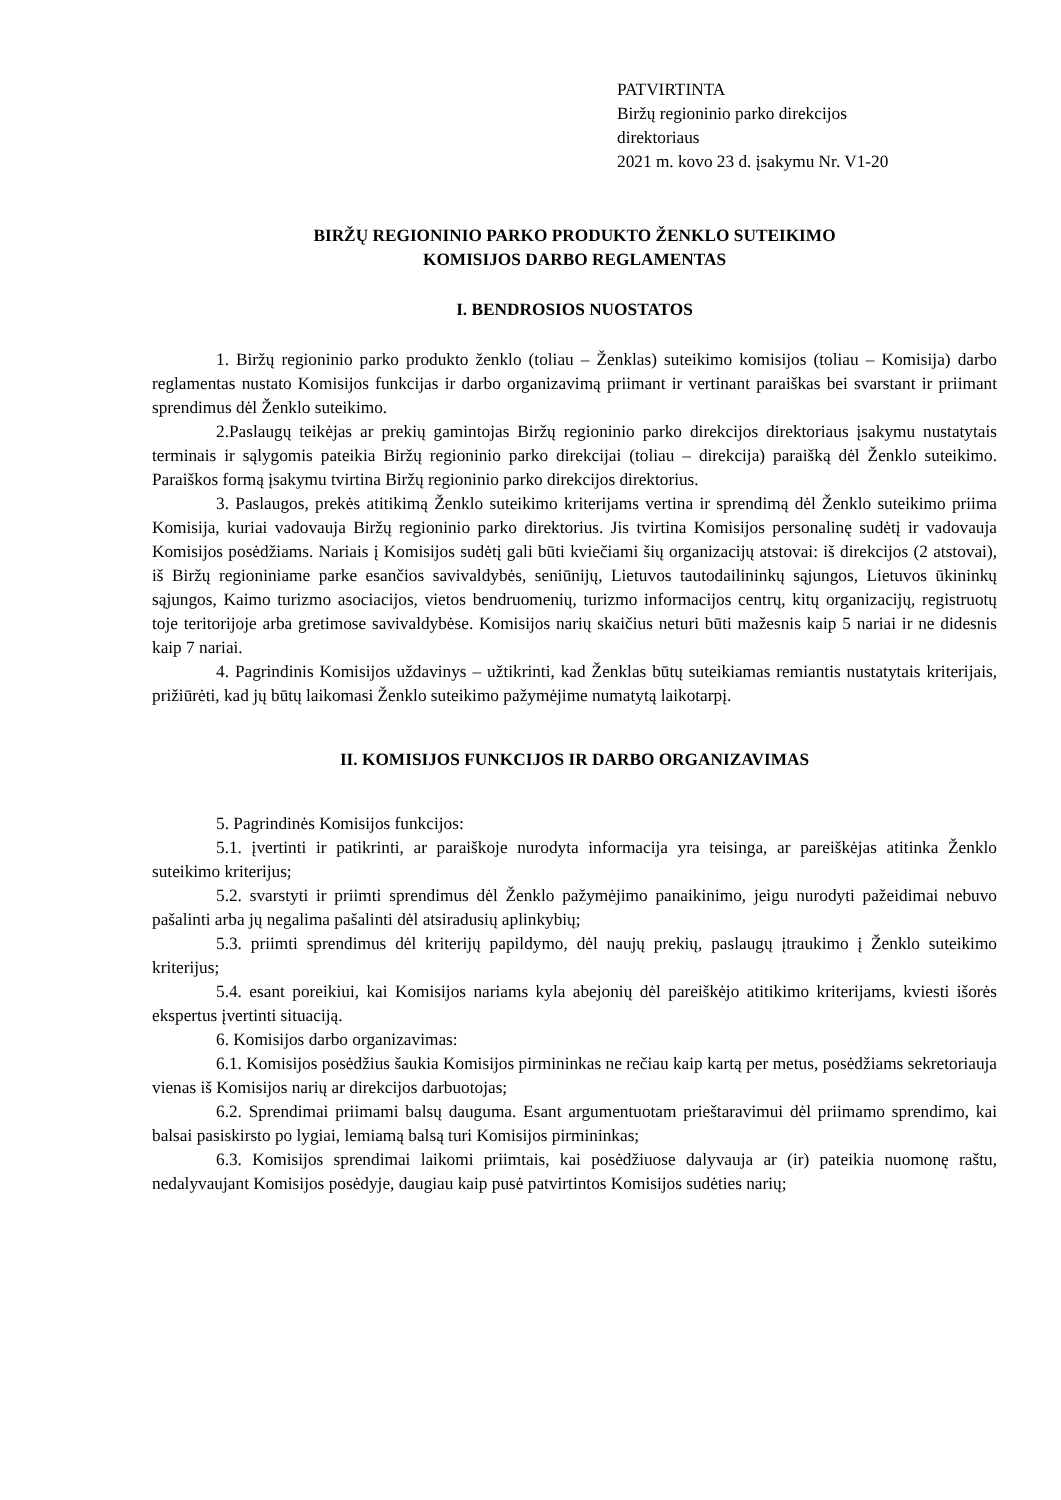PATVIRTINTA
Biržų regioninio parko direkcijos
direktoriaus
2021 m. kovo 23 d. įsakymu Nr. V1-20
BIRŽŲ REGIONINIO PARKO PRODUKTO ŽENKLO SUTEIKIMO
KOMISIJOS DARBO REGLAMENTAS
I. BENDROSIOS NUOSTATOS
1. Biržų regioninio parko produkto ženklo (toliau – Ženklas) suteikimo komisijos (toliau – Komisija) darbo reglamentas nustato Komisijos funkcijas ir darbo organizavimą priimant ir vertinant paraiškas bei svarstant ir priimant sprendimus dėl Ženklo suteikimo.
2.Paslaugų teikėjas ar prekių gamintojas Biržų regioninio parko direkcijos direktoriaus įsakymu nustatytais terminais ir sąlygomis pateikia Biržų regioninio parko direkcijai (toliau – direkcija) paraišką dėl Ženklo suteikimo. Paraiškos formą įsakymu tvirtina Biržų regioninio parko direkcijos direktorius.
3. Paslaugos, prekės atitikimą Ženklo suteikimo kriterijams vertina ir sprendimą dėl Ženklo suteikimo priima Komisija, kuriai vadovauja Biržų regioninio parko direktorius. Jis tvirtina Komisijos personalinę sudėtį ir vadovauja Komisijos posėdžiams. Nariais į Komisijos sudėtį gali būti kviečiami šių organizacijų atstovai: iš direkcijos (2 atstovai), iš Biržų regioniniame parke esančios savivaldybės, seniūnijų, Lietuvos tautodailininkų sąjungos, Lietuvos ūkininkų sąjungos, Kaimo turizmo asociacijos, vietos bendruomenių, turizmo informacijos centrų, kitų organizacijų, registruotų toje teritorijoje arba gretimose savivaldybėse. Komisijos narių skaičius neturi būti mažesnis kaip 5 nariai ir ne didesnis kaip 7 nariai.
4. Pagrindinis Komisijos uždavinys – užtikrinti, kad Ženklas būtų suteikiamas remiantis nustatytais kriterijais, prižiūrėti, kad jų būtų laikomasi Ženklo suteikimo pažymėjime numatytą laikotarpį.
II. KOMISIJOS FUNKCIJOS IR DARBO ORGANIZAVIMAS
5. Pagrindinės Komisijos funkcijos:
5.1. įvertinti ir patikrinti, ar paraiškoje nurodyta informacija yra teisinga, ar pareiškėjas atitinka Ženklo suteikimo kriterijus;
5.2. svarstyti ir priimti sprendimus dėl Ženklo pažymėjimo panaikinimo, jeigu nurodyti pažeidimai nebuvo pašalinti arba jų negalima pašalinti dėl atsiradusių aplinkybių;
5.3. priimti sprendimus dėl kriterijų papildymo, dėl naujų prekių, paslaugų įtraukimo į Ženklo suteikimo kriterijus;
5.4. esant poreikiui, kai Komisijos nariams kyla abejonių dėl pareiškėjo atitikimo kriterijams, kviesti išorės ekspertus įvertinti situaciją.
6. Komisijos darbo organizavimas:
6.1. Komisijos posėdžius šaukia Komisijos pirmininkas ne rečiau kaip kartą per metus, posėdžiams sekretoriauja vienas iš Komisijos narių ar direkcijos darbuotojas;
6.2. Sprendimai priimami balsų dauguma. Esant argumentuotam prieštaravimui dėl priimamo sprendimo, kai balsai pasiskirsto po lygiai, lemiamą balsą turi Komisijos pirmininkas;
6.3. Komisijos sprendimai laikomi priimtais, kai posėdžiuose dalyvauja ar (ir) pateikia nuomonę raštu, nedalyvaujant Komisijos posėdyje, daugiau kaip pusė patvirtintos Komisijos sudėties narių;